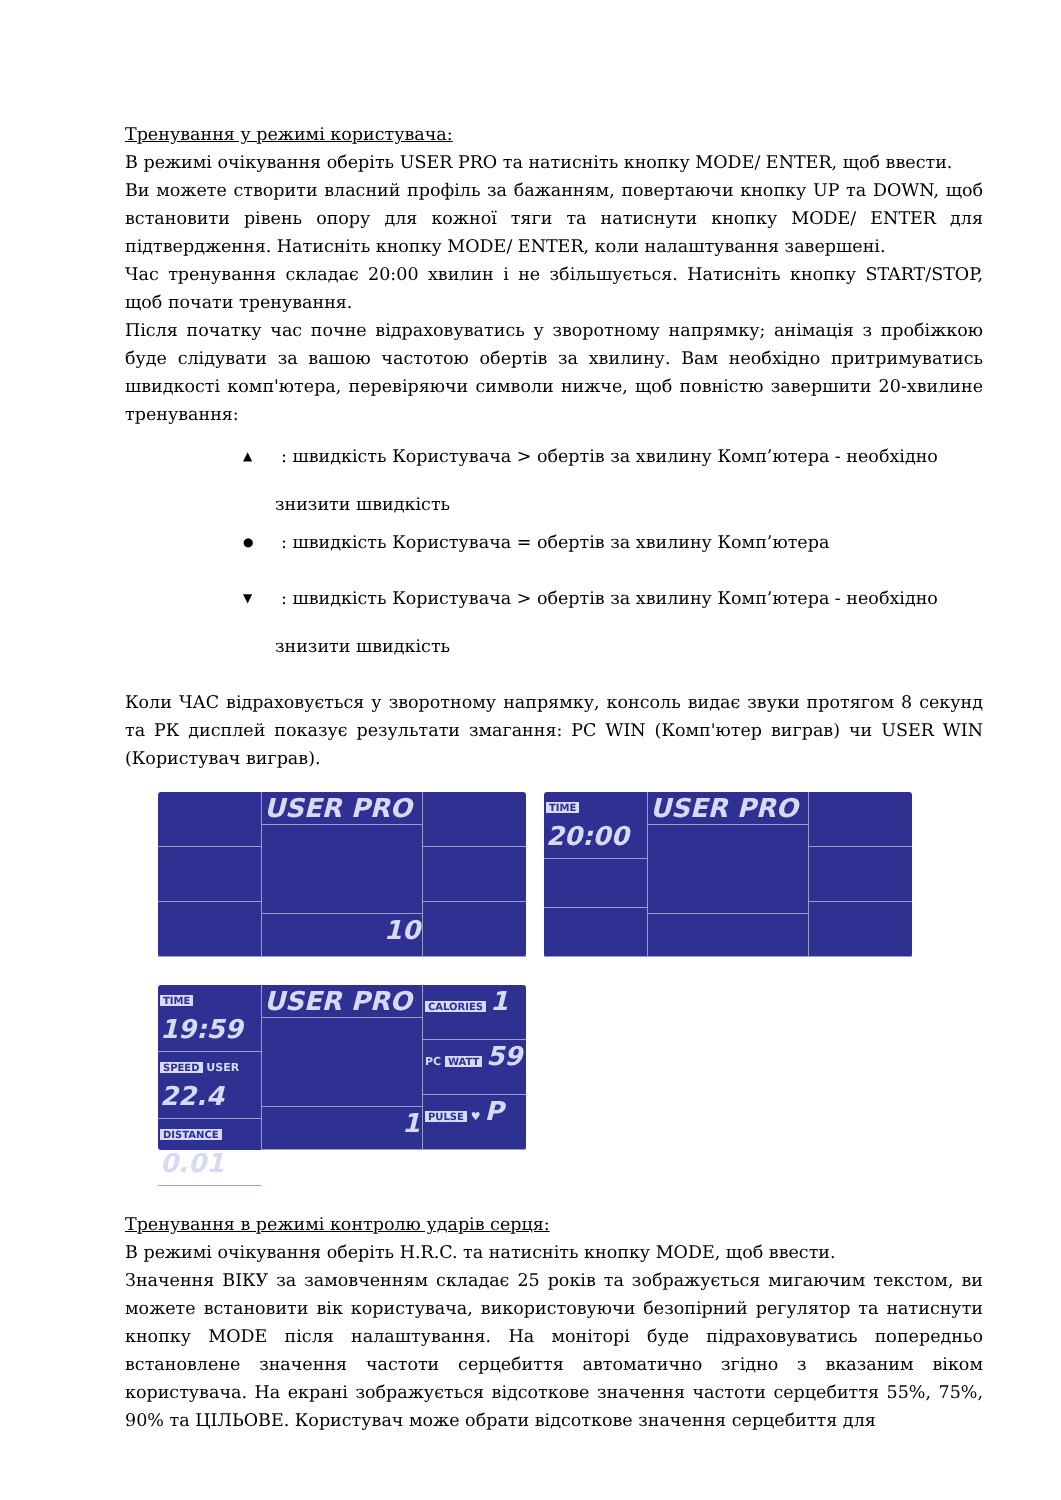Тренування у режимі користувача:
В режимі очікування оберіть USER PRO та натисніть кнопку MODE/ ENTER, щоб ввести.
Ви можете створити власний профіль за бажанням, повертаючи кнопку UP та DOWN, щоб встановити рівень опору для кожної тяги та натиснути кнопку MODE/ ENTER для підтвердження. Натисніть кнопку MODE/ ENTER, коли налаштування завершені.
Час тренування складає 20:00 хвилин і не збільшується. Натисніть кнопку START/STOP, щоб почати тренування.
Після початку час почне відраховуватись у зворотному напрямку; анімація з пробіжкою буде слідувати за вашою частотою обертів за хвилину. Вам необхідно притримуватись швидкості комп'ютера, перевіряючи символи нижче, щоб повністю завершити 20-хвилине тренування:
▲: швидкість Користувача > обертів за хвилину Комп’ютера - необхідно
знизити швидкість
●: швидкість Користувача = обертів за хвилину Комп’ютера
▼: швидкість Користувача > обертів за хвилину Комп’ютера - необхідно
знизити швидкість
Коли ЧАС відраховується у зворотному напрямку, консоль видає звуки протягом 8 секунд та РК дисплей показує результати змагання: PC WIN (Комп'ютер виграв) чи USER WIN (Користувач виграв).
USER PRO
10
TIME
20:00
USER PRO
TIME 19:59
SPEED USER 22.4
DISTANCE 0.01
USER PRO
1
CALORIES 1
PC WATT 59
PULSE ♥ P
Тренування в режимі контролю ударів серця:
В режимі очікування оберіть H.R.C. та натисніть кнопку MODE, щоб ввести.
Значення ВІКУ за замовченням складає 25 років та зображується мигаючим текстом, ви можете встановити вік користувача, використовуючи безопірний регулятор та натиснути кнопку MODE після налаштування. На моніторі буде підраховуватись попередньо встановлене значення частоти серцебиття автоматично згідно з вказаним віком користувача. На екрані зображується відсоткове значення частоти серцебиття 55%, 75%, 90% та ЦІЛЬОВЕ. Користувач може обрати відсоткове значення серцебиття для